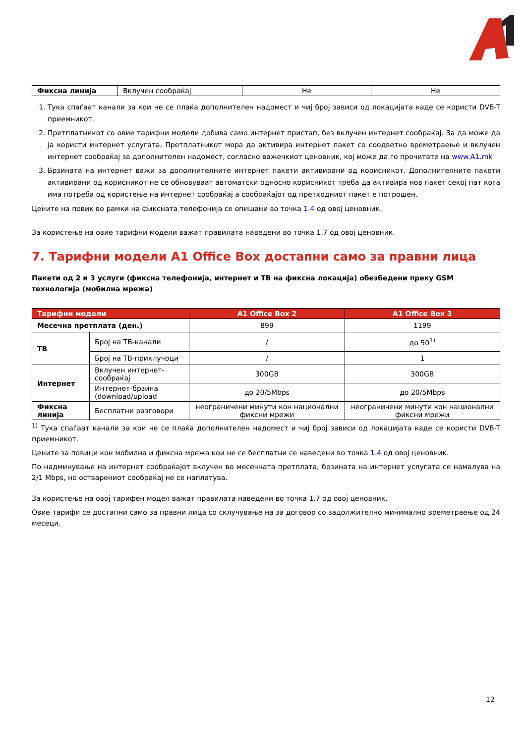| Фиксна линија | Вклучен сообраќај | Не | Не |
1. Тука спаѓаат канали за кои не се плаќа дополнителен надомест и чиј број зависи од локацијата каде се користи DVB-T приемникот.
2. Претплатникот со овие тарифни модели добива само интернет пристап, без вклучен интернет сообраќај. За да може да ја користи интернет услугата, Претплатникот мора да активира интернет пакет со соодветно времетраење и вклучен интернет сообраќај за дополнителен надомест, согласно важечкиот ценовник, кој може да го прочитате на www.A1.mk
3. Брзината на интернет важи за дополнителните интернет пакети активирани од корисникот. Дополнителните пакети активирани од корисникот не се обновуваат автоматски односно корисникот треба да активира нов пакет секој пат кога има потреба од користење на интернет сообраќај а сообраќајот од претходниот пакет е потрошен.
Цените на повик во рамки на фиксната телефонија се опишани во точка 1.4 од овој ценовник.
За користење на овие тарифни модели важат правилата наведени во точка 1.7 од овој ценовник.
7. Тарифни модели A1 Office Box достапни само за правни лица
Пакети од 2 и 3 услуги (фиксна телефонија, интернет и ТВ на фиксна локација) обезбедени преку GSM технологија (мобилна мрежа)
| Тарифни модели | | A1 Office Box 2 | A1 Office Box 3 |
| --- | --- | --- | --- |
| Месечна претплата (ден.) | | 899 | 1199 |
| ТВ | Број на ТВ-канали | / | до 50<sup>1)</sup> |
| | Број на ТВ-приклучоци | / | 1 |
| Интернет | Вклучен интернет-сообраќај | 300GB | 300GB |
| | Интернет-брзина (download/upload | до 20/5Mbps | до 20/5Mbps |
| Фиксна линија | Бесплатни разговори | неограничени минути кон национални фиксни мрежи | неограничени минути кон национални фиксни мрежи |
<sup>1)</sup> Тука спаѓаат канали за кои не се плаќа дополнителен надомест и чиј број зависи од локацијата каде се користи DVB-T приемникот.
Цените за повици кон мобилна и фиксна мрежа кои не се бесплатни се наведени во точка 1.4 од овој ценовник.
По надминување на интернет сообраќајот вклучен во месечната претплата, брзината на интернет услугата се намалува на 2/1 Mbps, но остварениот сообраќај не се наплатува.
За користење на овој тарифен модел важат правилата наведени во точка 1.7 од овој ценовник.
Овие тарифи се достапни само за правни лица со склучување на за договор со задолжително минимално времетраење од 24 месеци.
12